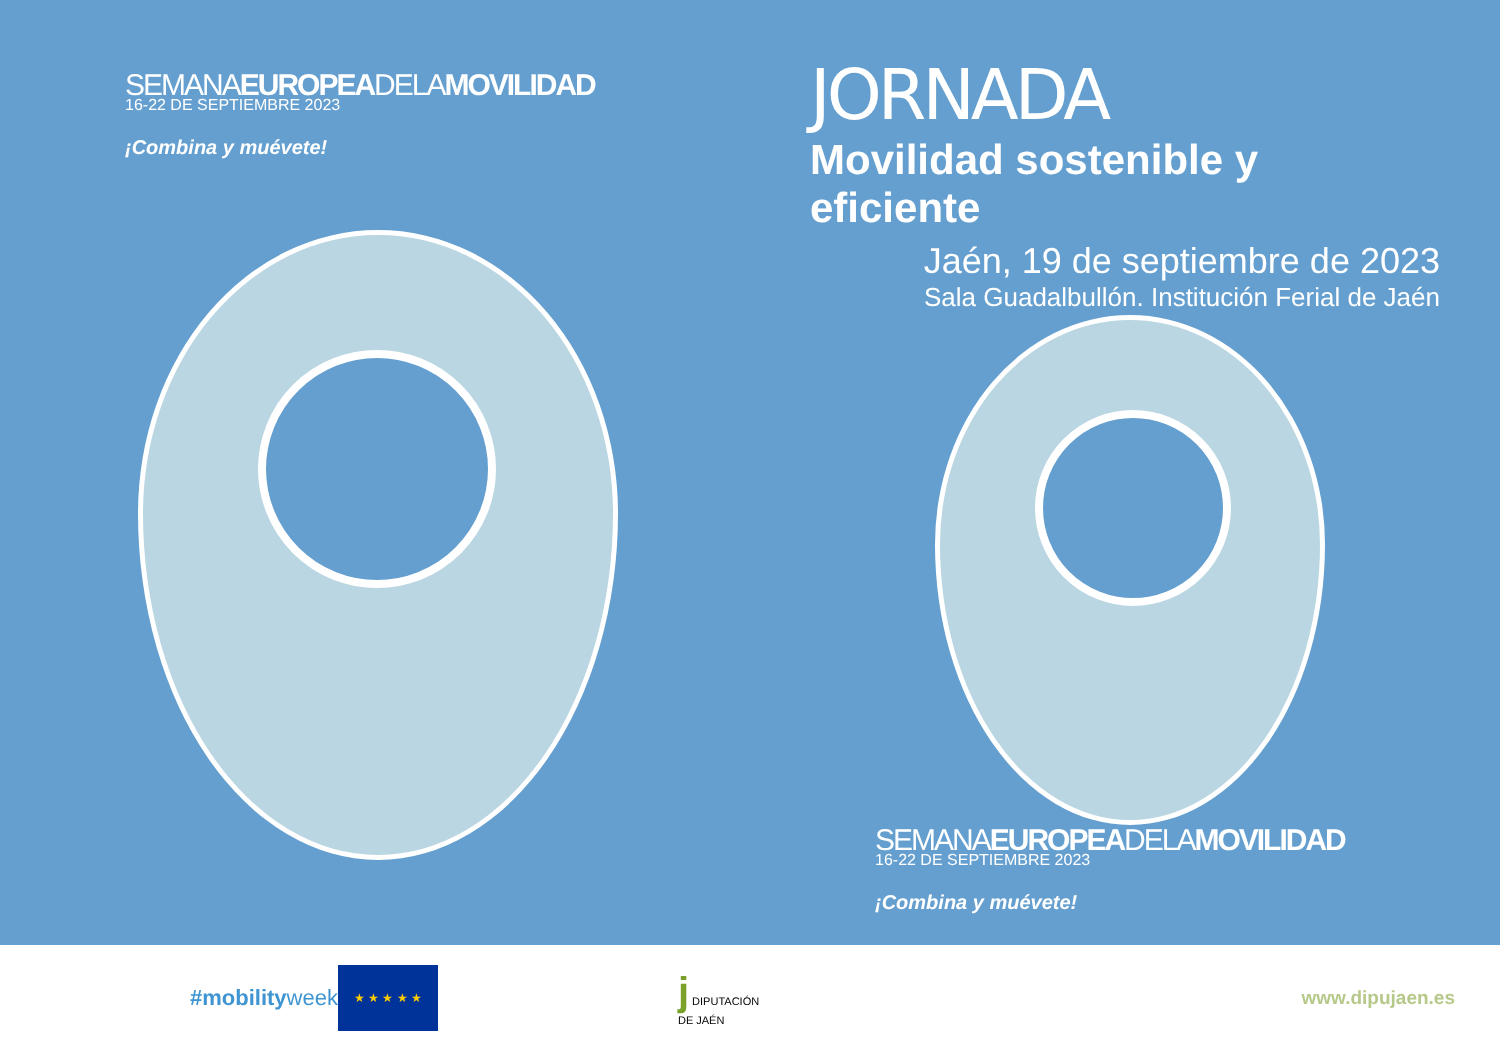SEMANAEUROPEADELAMOVILIDAD
16-22 DE SEPTIEMBRE 2023
¡Combina y muévete!
JORNADA
Movilidad sostenible y eficiente
Jaén, 19 de septiembre de 2023
Sala Guadalbullón. Institución Ferial de Jaén
SEMANAEUROPEADELAMOVILIDAD
16-22 DE SEPTIEMBRE 2023
¡Combina y muévete!
#mobilityweek
★ ★ ★ ★ ★
j DIPUTACIÓN
DE JAÉN
www.dipujaen.es